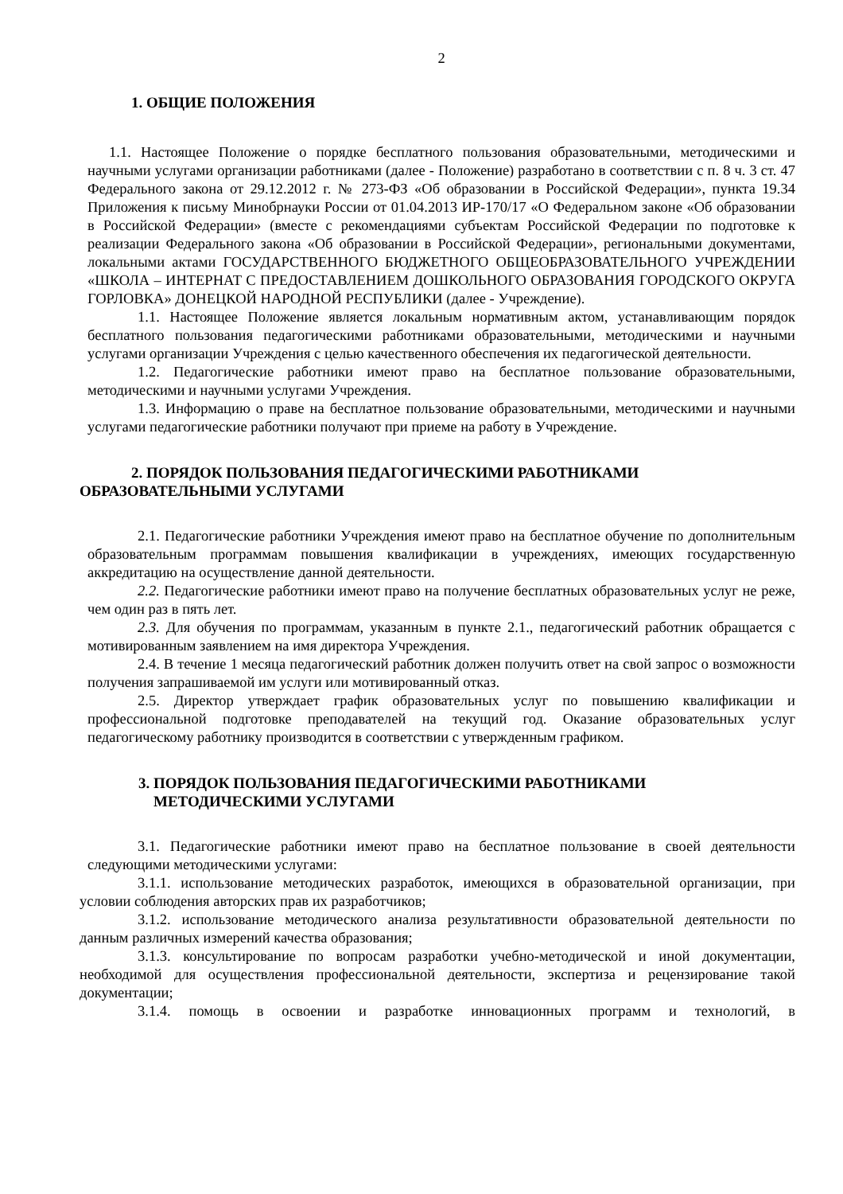2
1. ОБЩИЕ ПОЛОЖЕНИЯ
1.1. Настоящее Положение о порядке бесплатного пользования образовательными, методическими и научными услугами организации работниками (далее - Положение) разработано в соответствии с п. 8 ч. 3 ст. 47 Федерального закона от 29.12.2012 г. № 273-ФЗ «Об образовании в Российской Федерации», пункта 19.34 Приложения к письму Минобрнауки России от 01.04.2013 ИР-170/17 «О Федеральном законе «Об образовании в Российской Федерации» (вместе с рекомендациями субъектам Российской Федерации по подготовке к реализации Федерального закона «Об образовании в Российской Федерации», региональными документами, локальными актами ГОСУДАРСТВЕННОГО БЮДЖЕТНОГО ОБЩЕОБРАЗОВАТЕЛЬНОГО УЧРЕЖДЕНИИ «ШКОЛА – ИНТЕРНАТ С ПРЕДОСТАВЛЕНИЕМ ДОШКОЛЬНОГО ОБРАЗОВАНИЯ ГОРОДСКОГО ОКРУГА ГОРЛОВКА» ДОНЕЦКОЙ НАРОДНОЙ РЕСПУБЛИКИ (далее - Учреждение).
1.1. Настоящее Положение является локальным нормативным актом, устанавливающим порядок бесплатного пользования педагогическими работниками образовательными, методическими и научными услугами организации Учреждения с целью качественного обеспечения их педагогической деятельности.
1.2. Педагогические работники имеют право на бесплатное пользование образовательными, методическими и научными услугами Учреждения.
1.3. Информацию о праве на бесплатное пользование образовательными, методическими и научными услугами педагогические работники получают при приеме на работу в Учреждение.
2. ПОРЯДОК ПОЛЬЗОВАНИЯ ПЕДАГОГИЧЕСКИМИ РАБОТНИКАМИ ОБРАЗОВАТЕЛЬНЫМИ УСЛУГАМИ
2.1. Педагогические работники Учреждения имеют право на бесплатное обучение по дополнительным образовательным программам повышения квалификации в учреждениях, имеющих государственную аккредитацию на осуществление данной деятельности.
2.2. Педагогические работники имеют право на получение бесплатных образовательных услуг не реже, чем один раз в пять лет.
2.3. Для обучения по программам, указанным в пункте 2.1., педагогический работник обращается с мотивированным заявлением на имя директора Учреждения.
2.4. В течение 1 месяца педагогический работник должен получить ответ на свой запрос о возможности получения запрашиваемой им услуги или мотивированный отказ.
2.5. Директор утверждает график образовательных услуг по повышению квалификации и профессиональной подготовке преподавателей на текущий год. Оказание образовательных услуг педагогическому работнику производится в соответствии с утвержденным графиком.
3. ПОРЯДОК ПОЛЬЗОВАНИЯ ПЕДАГОГИЧЕСКИМИ РАБОТНИКАМИ
МЕТОДИЧЕСКИМИ УСЛУГАМИ
3.1. Педагогические работники имеют право на бесплатное пользование в своей деятельности следующими методическими услугами:
3.1.1. использование методических разработок, имеющихся в образовательной организации, при условии соблюдения авторских прав их разработчиков;
3.1.2. использование методического анализа результативности образовательной деятельности по данным различных измерений качества образования;
3.1.3. консультирование по вопросам разработки учебно-методической и иной документации, необходимой для осуществления профессиональной деятельности, экспертиза и рецензирование такой документации;
3.1.4. помощь в освоении и разработке инновационных программ и технологий, в